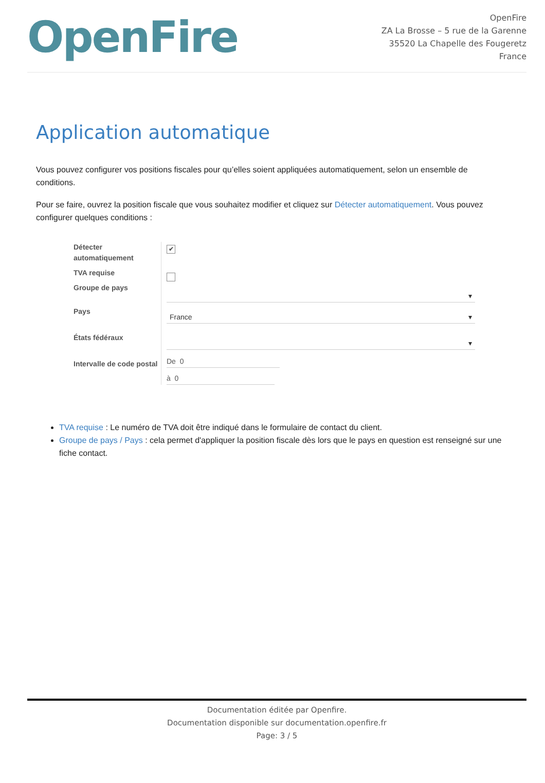OpenFire
OpenFire
ZA La Brosse – 5 rue de la Garenne
35520 La Chapelle des Fougeretz
France
Application automatique
Vous pouvez configurer vos positions fiscales pour qu’elles soient appliquées automatiquement, selon un ensemble de conditions.
Pour se faire, ouvrez la position fiscale que vous souhaitez modifier et cliquez sur Détecter automatiquement. Vous pouvez configurer quelques conditions :
Détecter automatiquement
TVA requise
Groupe de pays
Pays
États fédéraux
Intervalle de code postal
✔
▾
France ▾
▾
De 0
à 0
TVA requise : Le numéro de TVA doit être indiqué dans le formulaire de contact du client.
Groupe de pays / Pays : cela permet d'appliquer la position fiscale dès lors que le pays en question est renseigné sur une fiche contact.
Documentation éditée par Openfire.
Documentation disponible sur documentation.openfire.fr
Page: 3 / 5